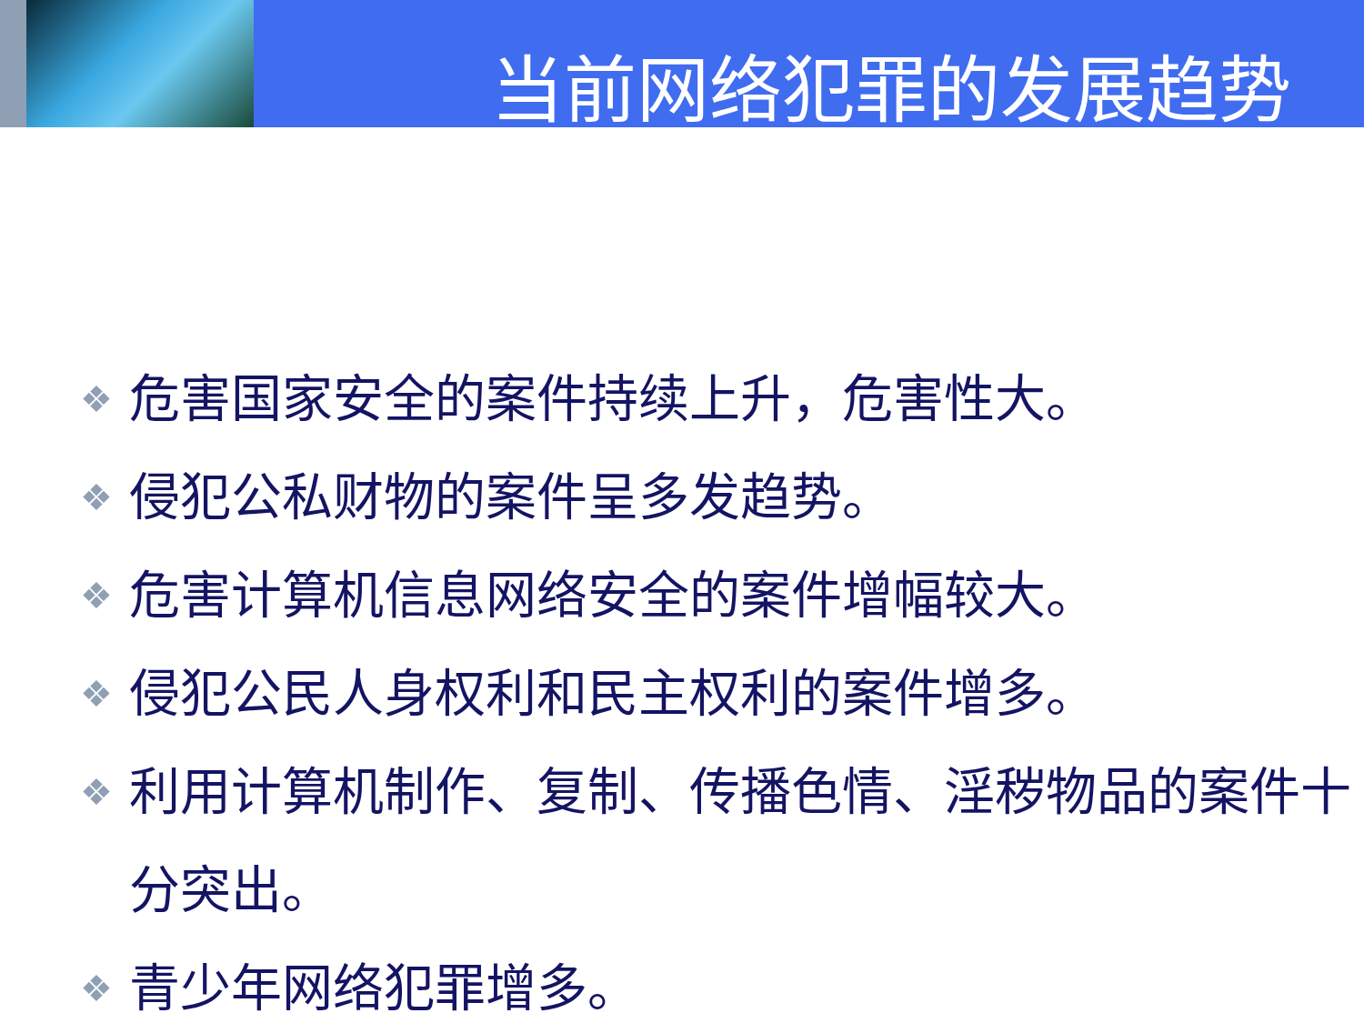当前网络犯罪的发展趋势
❖ 危害国家安全的案件持续上升，危害性大。
❖ 侵犯公私财物的案件呈多发趋势。
❖ 危害计算机信息网络安全的案件增幅较大。
❖ 侵犯公民人身权利和民主权利的案件增多。
❖ 利用计算机制作、复制、传播色情、淫秽物品的案件十分突出。
❖ 青少年网络犯罪增多。